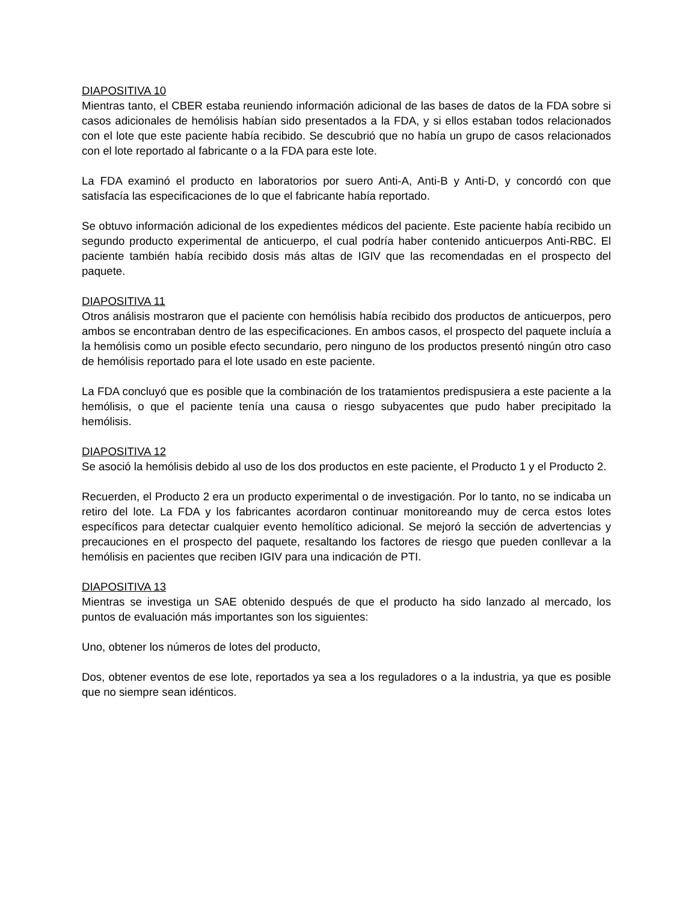DIAPOSITIVA 10
Mientras tanto, el CBER estaba reuniendo información adicional de las bases de datos de la FDA sobre si casos adicionales de hemólisis habían sido presentados a la FDA, y si ellos estaban todos relacionados con el lote que este paciente había recibido. Se descubrió que no había un grupo de casos relacionados con el lote reportado al fabricante o a la FDA para este lote.
La FDA examinó el producto en laboratorios por suero Anti-A, Anti-B y Anti-D, y concordó con que satisfacía las especificaciones de lo que el fabricante había reportado.
Se obtuvo información adicional de los expedientes médicos del paciente. Este paciente había recibido un segundo producto experimental de anticuerpo, el cual podría haber contenido anticuerpos Anti-RBC. El paciente también había recibido dosis más altas de IGIV que las recomendadas en el prospecto del paquete.
DIAPOSITIVA 11
Otros análisis mostraron que el paciente con hemólisis había recibido dos productos de anticuerpos, pero ambos se encontraban dentro de las especificaciones. En ambos casos, el prospecto del paquete incluía a la hemólisis como un posible efecto secundario, pero ninguno de los productos presentó ningún otro caso de hemólisis reportado para el lote usado en este paciente.
La FDA concluyó que es posible que la combinación de los tratamientos predispusiera a este paciente a la hemólisis, o que el paciente tenía una causa o riesgo subyacentes que pudo haber precipitado la hemólisis.
DIAPOSITIVA 12
Se asoció la hemólisis debido al uso de los dos productos en este paciente, el Producto 1 y el Producto 2.
Recuerden, el Producto 2 era un producto experimental o de investigación. Por lo tanto, no se indicaba un retiro del lote. La FDA y los fabricantes acordaron continuar monitoreando muy de cerca estos lotes específicos para detectar cualquier evento hemolítico adicional. Se mejoró la sección de advertencias y precauciones en el prospecto del paquete, resaltando los factores de riesgo que pueden conllevar a la hemólisis en pacientes que reciben IGIV para una indicación de PTI.
DIAPOSITIVA 13
Mientras se investiga un SAE obtenido después de que el producto ha sido lanzado al mercado, los puntos de evaluación más importantes son los siguientes:
Uno, obtener los números de lotes del producto,
Dos, obtener eventos de ese lote, reportados ya sea a los reguladores o a la industria, ya que es posible que no siempre sean idénticos.